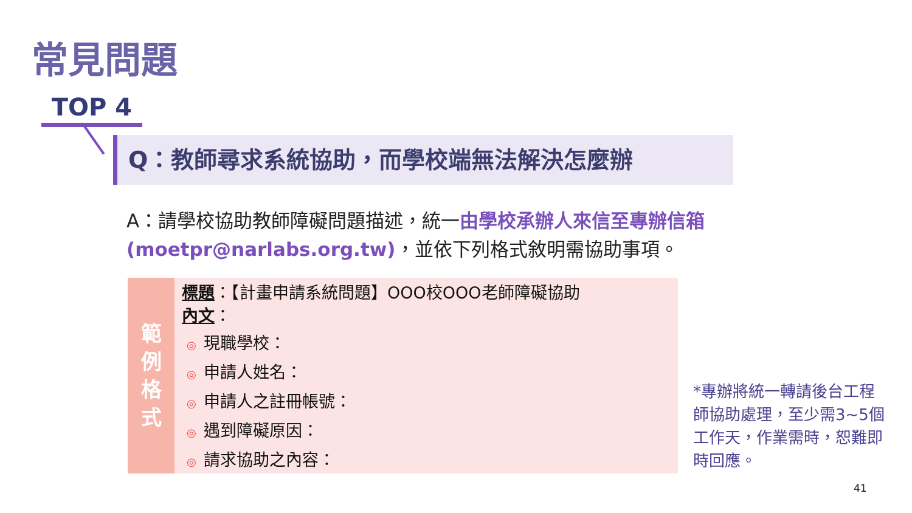常見問題
TOP 4
Q：教師尋求系統協助，而學校端無法解決怎麼辦
A：請學校協助教師障礙問題描述，統一由學校承辦人來信至專辦信箱 (moetpr@narlabs.org.tw)，並依下列格式敘明需協助事項。
範
例
格
式
標題：【計畫申請系統問題】OOO校OOO老師障礙協助
內文：
◎ 現職學校：
◎ 申請人姓名：
◎ 申請人之註冊帳號：
◎ 遇到障礙原因：
◎ 請求協助之內容：
*專辦將統一轉請後台工程師協助處理，至少需3~5個工作天，作業需時，恕難即時回應。
41